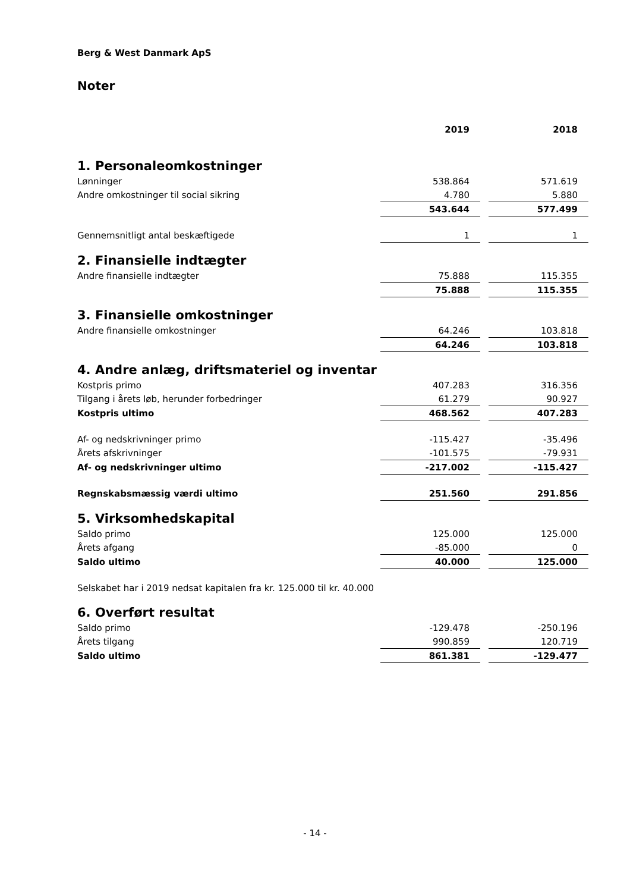Berg & West Danmark ApS
Noter
| | 2019 | | 2018 |
| --- | --- | --- | --- |
| 1. Personaleomkostninger | | | |
| Lønninger | 538.864 | | 571.619 |
| Andre omkostninger til social sikring | 4.780 | | 5.880 |
| | 543.644 | | 577.499 |
| Gennemsnitligt antal beskæftigede | 1 | | 1 |
| 2. Finansielle indtægter | | | |
| Andre finansielle indtægter | 75.888 | | 115.355 |
| | 75.888 | | 115.355 |
| 3. Finansielle omkostninger | | | |
| Andre finansielle omkostninger | 64.246 | | 103.818 |
| | 64.246 | | 103.818 |
| 4. Andre anlæg, driftsmateriel og inventar | | | |
| Kostpris primo | 407.283 | | 316.356 |
| Tilgang i årets løb, herunder forbedringer | 61.279 | | 90.927 |
| Kostpris ultimo | 468.562 | | 407.283 |
| Af- og nedskrivninger primo | -115.427 | | -35.496 |
| Årets afskrivninger | -101.575 | | -79.931 |
| Af- og nedskrivninger ultimo | -217.002 | | -115.427 |
| Regnskabsmæssig værdi ultimo | 251.560 | | 291.856 |
| 5. Virksomhedskapital | | | |
| Saldo primo | 125.000 | | 125.000 |
| Årets afgang | -85.000 | | 0 |
| Saldo ultimo | 40.000 | | 125.000 |
| Selskabet har i 2019 nedsat kapitalen fra kr. 125.000 til kr. 40.000 | | | |
| 6. Overført resultat | | | |
| Saldo primo | -129.478 | | -250.196 |
| Årets tilgang | 990.859 | | 120.719 |
| Saldo ultimo | 861.381 | | -129.477 |
- 14 -